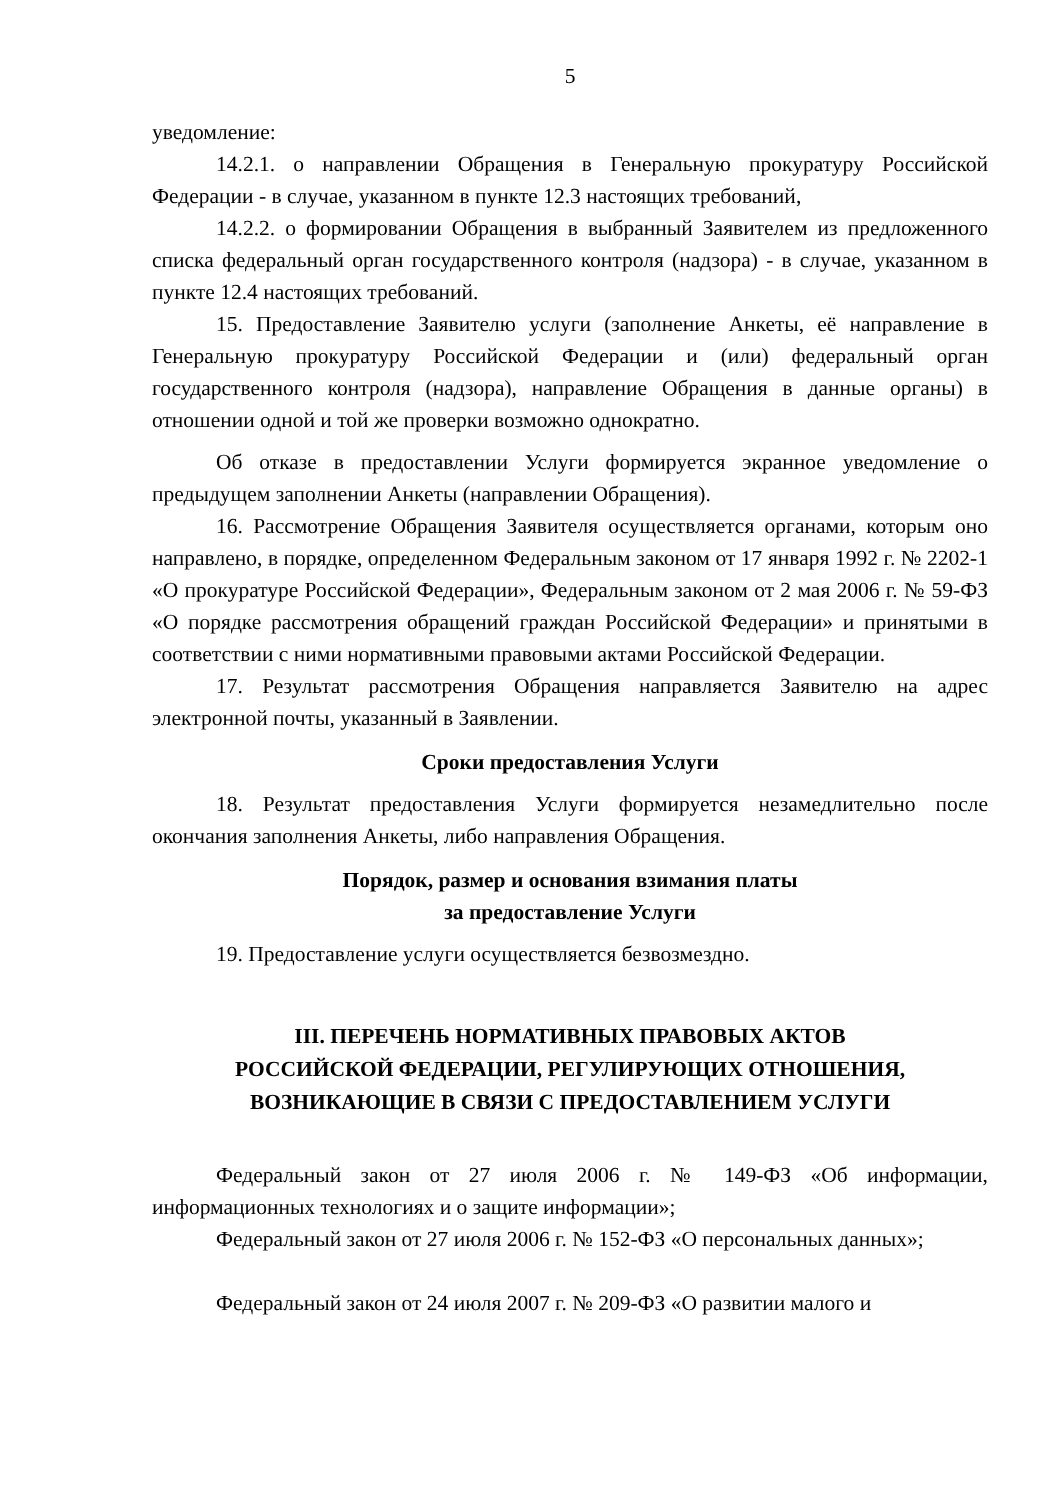5
уведомление:
14.2.1. о направлении Обращения в Генеральную прокуратуру Российской Федерации - в случае, указанном в пункте 12.3 настоящих требований,
14.2.2. о формировании Обращения в выбранный Заявителем из предложенного списка федеральный орган государственного контроля (надзора) - в случае, указанном в пункте 12.4 настоящих требований.
15. Предоставление Заявителю услуги (заполнение Анкеты, её направление в Генеральную прокуратуру Российской Федерации и (или) федеральный орган государственного контроля (надзора), направление Обращения в данные органы) в отношении одной и той же проверки возможно однократно.
Об отказе в предоставлении Услуги формируется экранное уведомление о предыдущем заполнении Анкеты (направлении Обращения).
16. Рассмотрение Обращения Заявителя осуществляется органами, которым оно направлено, в порядке, определенном Федеральным законом от 17 января 1992 г. № 2202-1 «О прокуратуре Российской Федерации», Федеральным законом от 2 мая 2006 г. № 59-ФЗ «О порядке рассмотрения обращений граждан Российской Федерации» и принятыми в соответствии с ними нормативными правовыми актами Российской Федерации.
17. Результат рассмотрения Обращения направляется Заявителю на адрес электронной почты, указанный в Заявлении.
Сроки предоставления Услуги
18. Результат предоставления Услуги формируется незамедлительно после окончания заполнения Анкеты, либо направления Обращения.
Порядок, размер и основания взимания платы
за предоставление Услуги
19. Предоставление услуги осуществляется безвозмездно.
III. ПЕРЕЧЕНЬ НОРМАТИВНЫХ ПРАВОВЫХ АКТОВ
РОССИЙСКОЙ ФЕДЕРАЦИИ, РЕГУЛИРУЮЩИХ ОТНОШЕНИЯ,
ВОЗНИКАЮЩИЕ В СВЯЗИ С ПРЕДОСТАВЛЕНИЕМ УСЛУГИ
Федеральный закон от 27 июля 2006 г. № 149-ФЗ «Об информации, информационных технологиях и о защите информации»;
Федеральный закон от 27 июля 2006 г. № 152-ФЗ «О персональных данных»;
Федеральный закон от 24 июля 2007 г. № 209-ФЗ «О развитии малого и